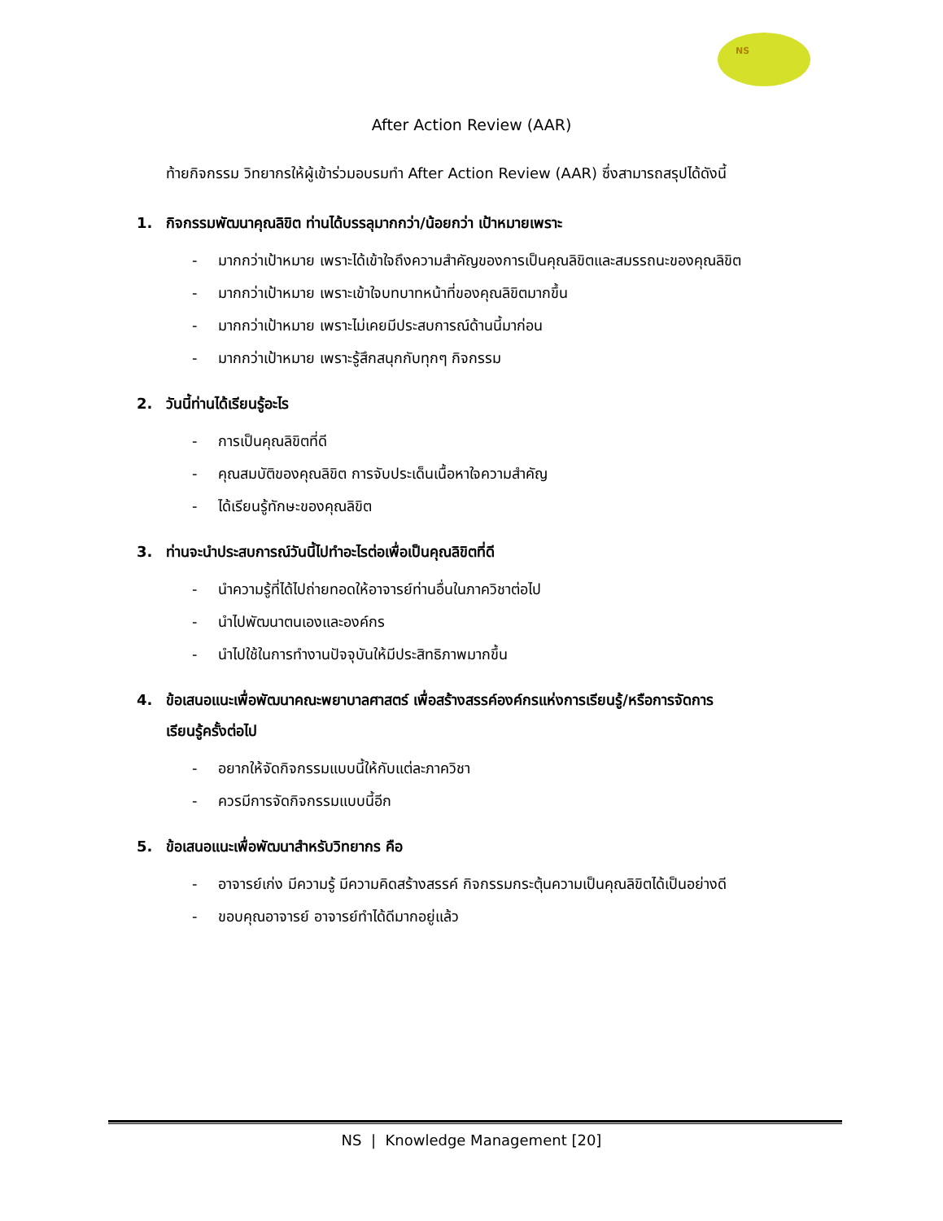NS
After Action Review (AAR)
ท้ายกิจกรรม วิทยากรให้ผู้เข้าร่วมอบรมทำ After Action Review (AAR) ซึ่งสามารถสรุปได้ดังนี้
1. กิจกรรมพัฒนาคุณลิขิต ท่านได้บรรลุมากกว่า/น้อยกว่า เป้าหมายเพราะ
- มากกว่าเป้าหมาย เพราะได้เข้าใจถึงความสำคัญของการเป็นคุณลิขิตและสมรรถนะของคุณลิขิต
- มากกว่าเป้าหมาย เพราะเข้าใจบทบาทหน้าที่ของคุณลิขิตมากขึ้น
- มากกว่าเป้าหมาย เพราะไม่เคยมีประสบการณ์ด้านนี้มาก่อน
- มากกว่าเป้าหมาย เพราะรู้สึกสนุกกับทุกๆ กิจกรรม
2. วันนี้ท่านได้เรียนรู้อะไร
- การเป็นคุณลิขิตที่ดี
- คุณสมบัติของคุณลิขิต การจับประเด็นเนื้อหาใจความสำคัญ
- ได้เรียนรู้ทักษะของคุณลิขิต
3. ท่านจะนำประสบการณ์วันนี้ไปทำอะไรต่อเพื่อเป็นคุณลิขิตที่ดี
- นำความรู้ที่ได้ไปถ่ายทอดให้อาจารย์ท่านอื่นในภาควิชาต่อไป
- นำไปพัฒนาตนเองและองค์กร
- นำไปใช้ในการทำงานปัจจุบันให้มีประสิทธิภาพมากขึ้น
4. ข้อเสนอแนะเพื่อพัฒนาคณะพยาบาลศาสตร์ เพื่อสร้างสรรค์องค์กรแห่งการเรียนรู้/หรือการจัดการ
เรียนรู้ครั้งต่อไป
- อยากให้จัดกิจกรรมแบบนี้ให้กับแต่ละภาควิชา
- ควรมีการจัดกิจกรรมแบบนี้อีก
5. ข้อเสนอแนะเพื่อพัฒนาสำหรับวิทยากร คือ
- อาจารย์เก่ง มีความรู้ มีความคิดสร้างสรรค์ กิจกรรมกระตุ้นความเป็นคุณลิขิตได้เป็นอย่างดี
- ขอบคุณอาจารย์ อาจารย์ทำได้ดีมากอยู่แล้ว
NS | Knowledge Management [20]